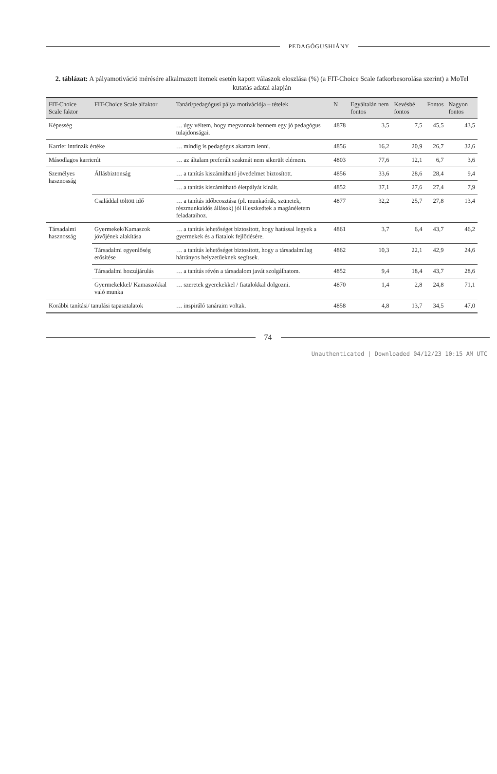PEDAGÓGUSHIÁNY
2. táblázat: A pályamotiváció mérésére alkalmazott itemek esetén kapott válaszok eloszlása (%) (a FIT-Choice Scale fatkorbesorolása szerint) a MoTel kutatás adatai alapján
| FIT-Choice Scale faktor | FIT-Choice Scale alfaktor | Tanári/pedagógusi pálya motivációja – tételek | N | Egyáltalán nem fontos | Kevésbé fontos | Fontos | Nagyon fontos |
| --- | --- | --- | --- | --- | --- | --- | --- |
| Képesség | | … úgy véltem, hogy megvannak bennem egy jó pedagógus tulajdonságai. | 4878 | 3,5 | 7,5 | 45,5 | 43,5 |
| Karrier intrinzik értéke | | … mindig is pedagógus akartam lenni. | 4856 | 16,2 | 20,9 | 26,7 | 32,6 |
| Másodlagos karrierút | | … az általam preferált szakmát nem sikerült elérnem. | 4803 | 77,6 | 12,1 | 6,7 | 3,6 |
| Személyes hasznosság | Állásbiztonság | … a tanítás kiszámítható jövedelmet biztosított. | 4856 | 33,6 | 28,6 | 28,4 | 9,4 |
| | | … a tanítás kiszámítható életpályát kínált. | 4852 | 37,1 | 27,6 | 27,4 | 7,9 |
| | Családdal töltött idő | … a tanítás időbeosztása (pl. munkaórák, szünetek, részmunkaidős állások) jól illeszkedtek a magánéletem feladataihoz. | 4877 | 32,2 | 25,7 | 27,8 | 13,4 |
| Társadalmi hasznosság | Gyermekek/Kamaszok jövőjének alakítása | … a tanítás lehetőséget biztosított, hogy hatással legyek a gyermekek és a fiatalok fejlődésére. | 4861 | 3,7 | 6,4 | 43,7 | 46,2 |
| | Társadalmi egyenlőség erősítése | … a tanítás lehetőséget biztosított, hogy a társadalmilag hátrányos helyzetűeknek segítsek. | 4862 | 10,3 | 22,1 | 42,9 | 24,6 |
| | Társadalmi hozzájárulás | … a tanítás révén a társadalom javát szolgálhatom. | 4852 | 9,4 | 18,4 | 43,7 | 28,6 |
| | Gyermekekkel/ Kamaszokkal való munka | … szeretek gyerekekkel / fiatalokkal dolgozni. | 4870 | 1,4 | 2,8 | 24,8 | 71,1 |
| Korábbi tanítási/ tanulási tapasztalatok | | … inspiráló tanáraim voltak. | 4858 | 4,8 | 13,7 | 34,5 | 47,0 |
74
Unauthenticated | Downloaded 04/12/23 10:15 AM UTC